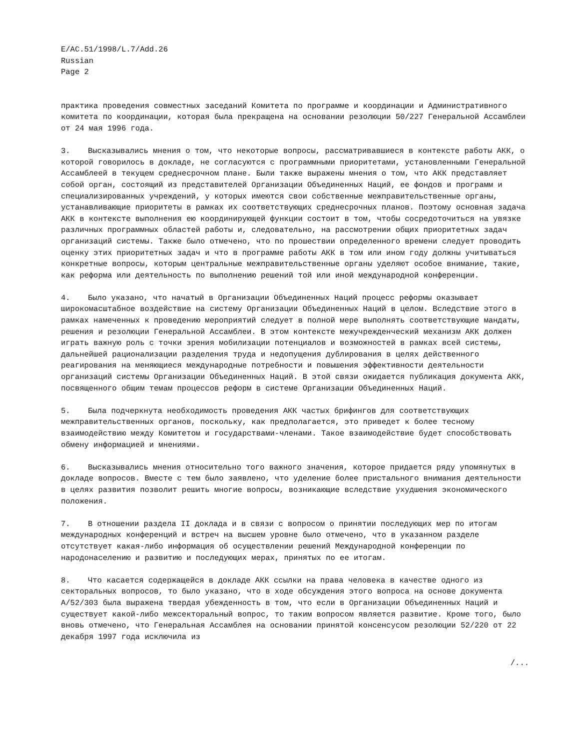E/AC.51/1998/L.7/Add.26
Russian
Page 2
практика проведения совместных заседаний Комитета по программе и координации и Административного комитета по координации, которая была прекращена на основании резолюции 50/227 Генеральной Ассамблеи от 24 мая 1996 года.
3. Высказывались мнения о том, что некоторые вопросы, рассматривавшиеся в контексте работы АКК, о которой говорилось в докладе, не согласуются с программными приоритетами, установленными Генеральной Ассамблеей в текущем среднесрочном плане. Были также выражены мнения о том, что АКК представляет собой орган, состоящий из представителей Организации Объединенных Наций, ее фондов и программ и специализированных учреждений, у которых имеются свои собственные межправительственные органы, устанавливающие приоритеты в рамках их соответствующих среднесрочных планов. Поэтому основная задача АКК в контексте выполнения ею координирующей функции состоит в том, чтобы сосредоточиться на увязке различных программных областей работы и, следовательно, на рассмотрении общих приоритетных задач организаций системы. Также было отмечено, что по прошествии определенного времени следует проводить оценку этих приоритетных задач и что в программе работы АКК в том или ином году должны учитываться конкретные вопросы, которым центральные межправительственные органы уделяют особое внимание, такие, как реформа или деятельность по выполнению решений той или иной международной конференции.
4. Было указано, что начатый в Организации Объединенных Наций процесс реформы оказывает широкомасштабное воздействие на систему Организации Объединенных Наций в целом. Вследствие этого в рамках намеченных к проведению мероприятий следует в полной мере выполнять соответствующие мандаты, решения и резолюции Генеральной Ассамблеи. В этом контексте межучрежденческий механизм АКК должен играть важную роль с точки зрения мобилизации потенциалов и возможностей в рамках всей системы, дальнейшей рационализации разделения труда и недопущения дублирования в целях действенного реагирования на меняющиеся международные потребности и повышения эффективности деятельности организаций системы Организации Объединенных Наций. В этой связи ожидается публикация документа АКК, посвященного общим темам процессов реформ в системе Организации Объединенных Наций.
5. Была подчеркнута необходимость проведения АКК частых брифингов для соответствующих межправительственных органов, поскольку, как предполагается, это приведет к более тесному взаимодействию между Комитетом и государствами-членами. Такое взаимодействие будет способствовать обмену информацией и мнениями.
6. Высказывались мнения относительно того важного значения, которое придается ряду упомянутых в докладе вопросов. Вместе с тем было заявлено, что уделение более пристального внимания деятельности в целях развития позволит решить многие вопросы, возникающие вследствие ухудшения экономического положения.
7. В отношении раздела II доклада и в связи с вопросом о принятии последующих мер по итогам международных конференций и встреч на высшем уровне было отмечено, что в указанном разделе отсутствует какая-либо информация об осуществлении решений Международной конференции по народонаселению и развитию и последующих мерах, принятых по ее итогам.
8. Что касается содержащейся в докладе АКК ссылки на права человека в качестве одного из секторальных вопросов, то было указано, что в ходе обсуждения этого вопроса на основе документа A/52/303 была выражена твердая убежденность в том, что если в Организации Объединенных Наций и существует какой-либо межсекторальный вопрос, то таким вопросом является развитие. Кроме того, было вновь отмечено, что Генеральная Ассамблея на основании принятой консенсусом резолюции 52/220 от 22 декабря 1997 года исключила из
/...